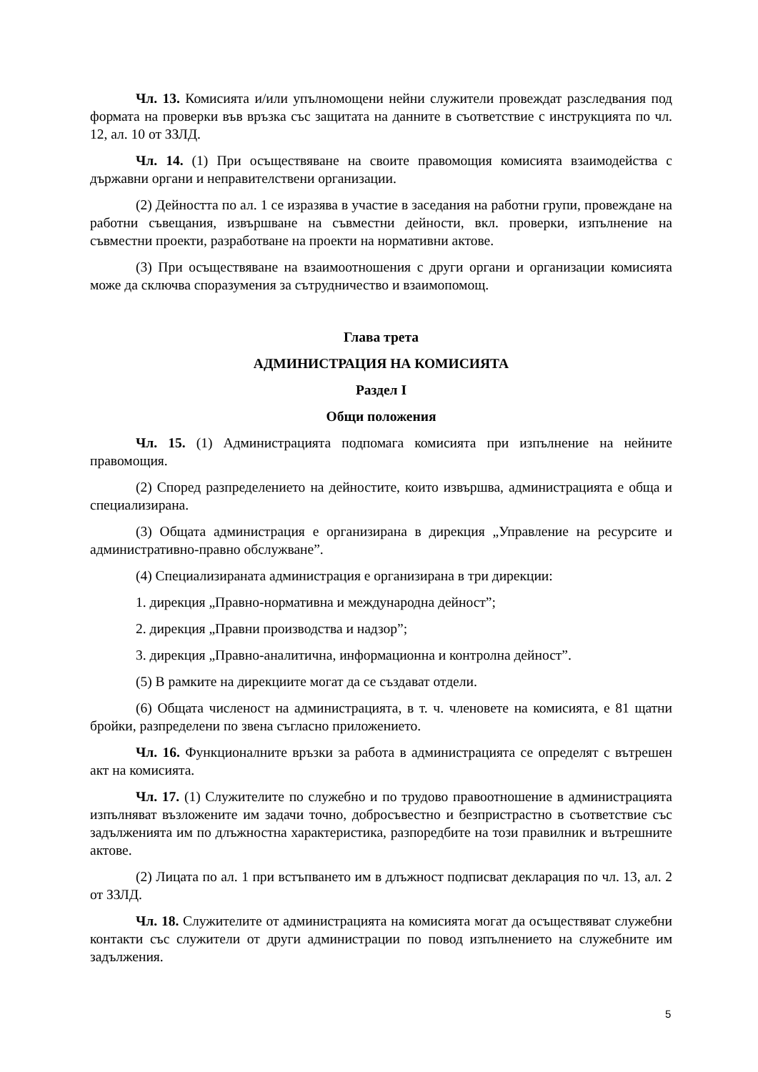Чл. 13. Комисията и/или упълномощени нейни служители провеждат разследвания под формата на проверки във връзка със защитата на данните в съответствие с инструкцията по чл. 12, ал. 10 от ЗЗЛД.
Чл. 14. (1) При осъществяване на своите правомощия комисията взаимодейства с държавни органи и неправителствени организации.
(2) Дейността по ал. 1 се изразява в участие в заседания на работни групи, провеждане на работни съвещания, извършване на съвместни дейности, вкл. проверки, изпълнение на съвместни проекти, разработване на проекти на нормативни актове.
(3) При осъществяване на взаимоотношения с други органи и организации комисията може да сключва споразумения за сътрудничество и взаимопомощ.
Глава трета
АДМИНИСТРАЦИЯ НА КОМИСИЯТА
Раздел I
Общи положения
Чл. 15. (1) Администрацията подпомага комисията при изпълнение на нейните правомощия.
(2) Според разпределението на дейностите, които извършва, администрацията е обща и специализирана.
(3) Общата администрация е организирана в дирекция „Управление на ресурсите и административно-правно обслужване”.
(4) Специализираната администрация е организирана в три дирекции:
1. дирекция „Правно-нормативна и международна дейност”;
2. дирекция „Правни производства и надзор”;
3. дирекция „Правно-аналитична, информационна и контролна дейност”.
(5) В рамките на дирекциите могат да се създават отдели.
(6) Общата численост на администрацията, в т. ч. членовете на комисията, е 81 щатни бройки, разпределени по звена съгласно приложението.
Чл. 16. Функционалните връзки за работа в администрацията се определят с вътрешен акт на комисията.
Чл. 17. (1) Служителите по служебно и по трудово правоотношение в администрацията изпълняват възложените им задачи точно, добросъвестно и безпристрастно в съответствие със задълженията им по длъжностна характеристика, разпоредбите на този правилник и вътрешните актове.
(2) Лицата по ал. 1 при встъпването им в длъжност подписват декларация по чл. 13, ал. 2 от ЗЗЛД.
Чл. 18. Служителите от администрацията на комисията могат да осъществяват служебни контакти със служители от други администрации по повод изпълнението на служебните им задължения.
5